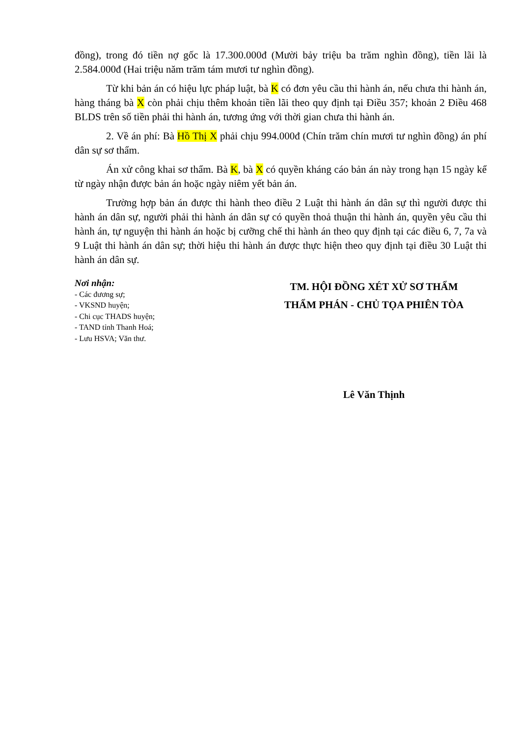đồng), trong đó tiền nợ gốc là 17.300.000đ (Mười bảy triệu ba trăm nghìn đồng), tiền lãi là 2.584.000đ (Hai triệu năm trăm tám mươi tư nghìn đồng).
Từ khi bản án có hiệu lực pháp luật, bà K có đơn yêu cầu thi hành án, nếu chưa thi hành án, hàng tháng bà X còn phải chịu thêm khoản tiền lãi theo quy định tại Điều 357; khoản 2 Điều 468 BLDS trên số tiền phải thi hành án, tương ứng với thời gian chưa thi hành án.
2. Về án phí: Bà Hồ Thị X phải chịu 994.000đ (Chín trăm chín mươi tư nghìn đồng) án phí dân sự sơ thẩm.
Án xử công khai sơ thẩm. Bà K, bà X có quyền kháng cáo bản án này trong hạn 15 ngày kể từ ngày nhận được bản án hoặc ngày niêm yết bản án.
Trường hợp bản án được thi hành theo điều 2 Luật thi hành án dân sự thì người được thi hành án dân sự, người phải thi hành án dân sự có quyền thoả thuận thi hành án, quyền yêu cầu thi hành án, tự nguyện thi hành án hoặc bị cưỡng chế thi hành án theo quy định tại các điều 6, 7, 7a và 9 Luật thi hành án dân sự; thời hiệu thi hành án được thực hiện theo quy định tại điều 30 Luật thi hành án dân sự.
Nơi nhận:
- Các đương sự;
- VKSND huyện;
- Chi cục THADS huyện;
- TAND tỉnh Thanh Hoá;
- Lưu HSVA; Văn thư.
TM. HỘI ĐỒNG XÉT XỬ SƠ THẨM
THẨM PHÁN - CHỦ TỌA PHIÊN TÒA
Lê Văn Thịnh